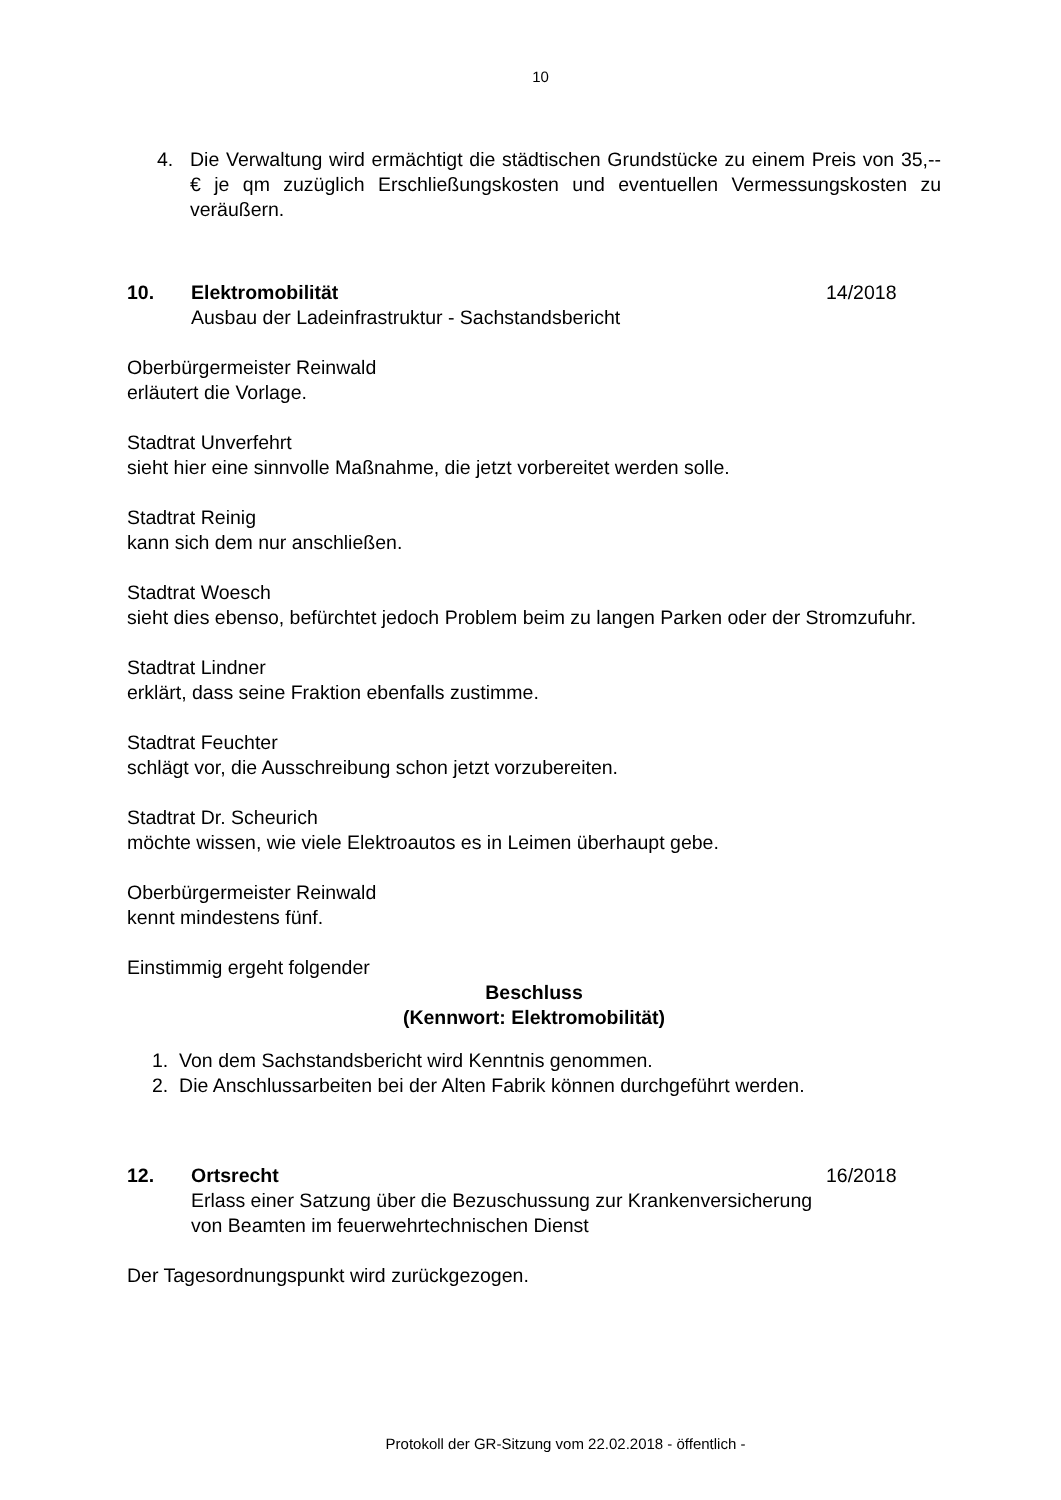10
4. Die Verwaltung wird ermächtigt die städtischen Grundstücke zu einem Preis von 35,-- € je qm zuzüglich Erschließungskosten und eventuellen Vermessungskosten zu veräußern.
10. Elektromobilität
Ausbau der Ladeinfrastruktur - Sachstandsbericht 14/2018
Oberbürgermeister Reinwald
erläutert die Vorlage.
Stadtrat Unverfehrt
sieht hier eine sinnvolle Maßnahme, die jetzt vorbereitet werden solle.
Stadtrat Reinig
kann sich dem nur anschließen.
Stadtrat Woesch
sieht dies ebenso, befürchtet jedoch Problem beim zu langen Parken oder der Stromzufuhr.
Stadtrat Lindner
erklärt, dass seine Fraktion ebenfalls zustimme.
Stadtrat Feuchter
schlägt vor, die Ausschreibung schon jetzt vorzubereiten.
Stadtrat Dr. Scheurich
möchte wissen, wie viele Elektroautos es in Leimen überhaupt gebe.
Oberbürgermeister Reinwald
kennt mindestens fünf.
Einstimmig ergeht folgender
Beschluss
(Kennwort: Elektromobilität)
1. Von dem Sachstandsbericht wird Kenntnis genommen.
2. Die Anschlussarbeiten bei der Alten Fabrik können durchgeführt werden.
12. Ortsrecht
Erlass einer Satzung über die Bezuschussung zur Krankenversicherung von Beamten im feuerwehrtechnischen Dienst 16/2018
Der Tagesordnungspunkt wird zurückgezogen.
Protokoll der GR-Sitzung vom 22.02.2018 - öffentlich -